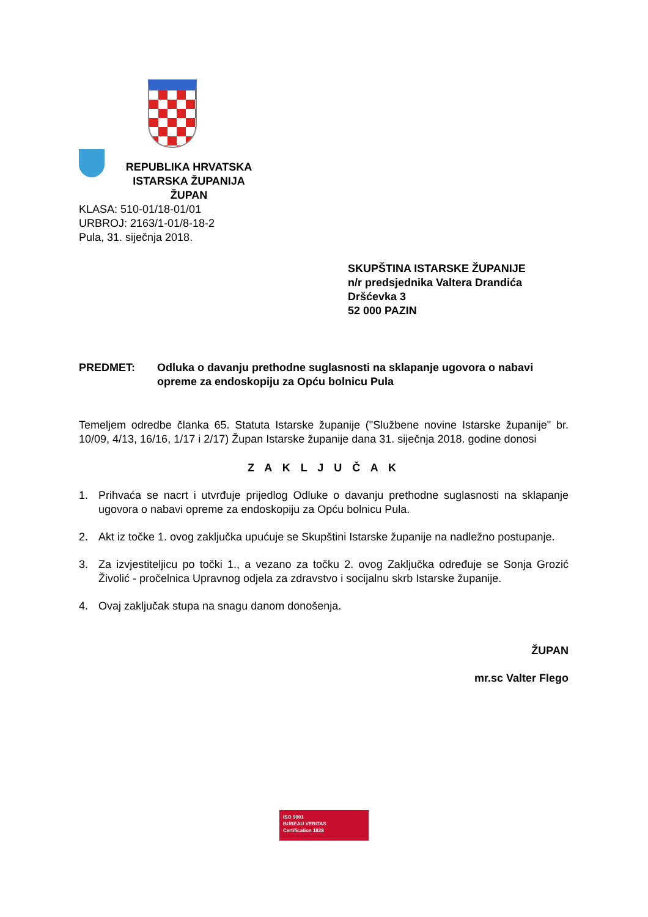REPUBLIKA HRVATSKA
ISTARSKA ŽUPANIJA
ŽUPAN
KLASA: 510-01/18-01/01
URBROJ: 2163/1-01/8-18-2
Pula, 31. siječnja 2018.
SKUPŠTINA ISTARSKE ŽUPANIJE
n/r predsjednika Valtera Drandića
Dršćevka 3
52 000 PAZIN
PREDMET: Odluka o davanju prethodne suglasnosti na sklapanje ugovora o nabavi opreme za endoskopiju za Opću bolnicu Pula
Temeljem odredbe članka 65. Statuta Istarske županije ("Službene novine Istarske županije" br. 10/09, 4/13, 16/16, 1/17 i 2/17) Župan Istarske županije dana 31. siječnja 2018. godine donosi
Z A K L J U Č A K
1. Prihvaća se nacrt i utvrđuje prijedlog Odluke o davanju prethodne suglasnosti na sklapanje ugovora o nabavi opreme za endoskopiju za Opću bolnicu Pula.
2. Akt iz točke 1. ovog zaključka upućuje se Skupštini Istarske županije na nadležno postupanje.
3. Za izvjestiteljicu po točki 1., a vezano za točku 2. ovog Zaključka određuje se Sonja Grozić Živolić - pročelnica Upravnog odjela za zdravstvo i socijalnu skrb Istarske županije.
4. Ovaj zaključak stupa na snagu danom donošenja.
ŽUPAN
mr.sc Valter Flego
ISO 9001
BUREAU VERITAS
Certification 1828